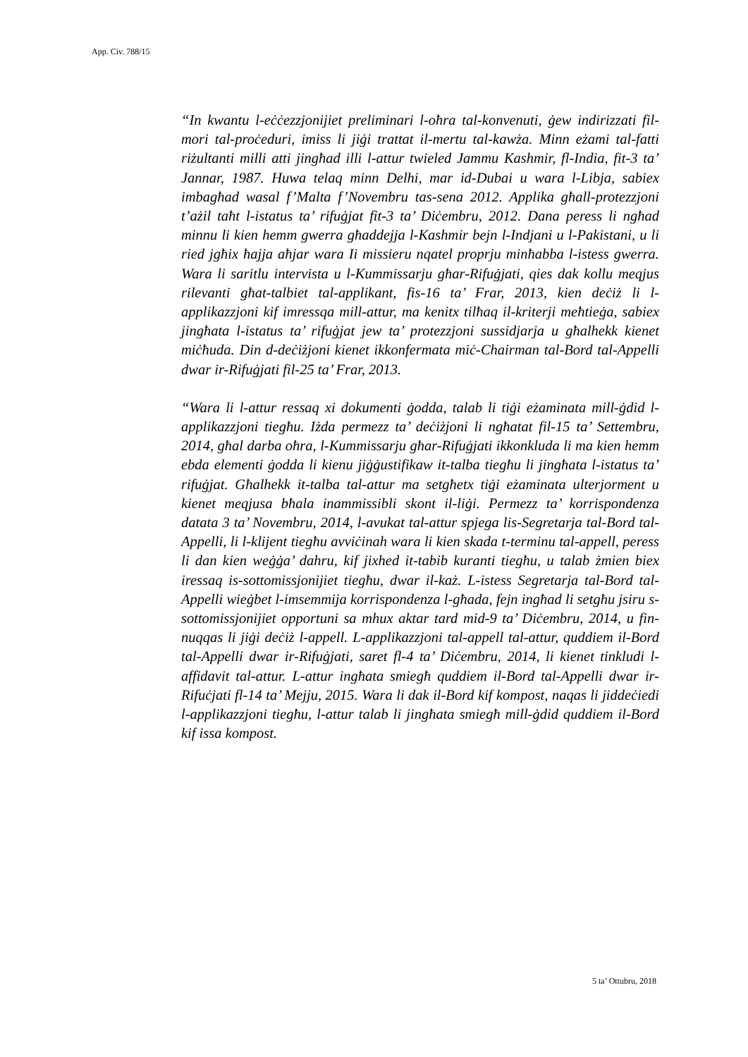App. Civ. 788/15
“In kwantu l-eċċezzjonijiet preliminari l-oħra tal-konvenuti, ġew indirizzati fil-mori tal-proċeduri, imiss li jiġi trattat il-mertu tal-kawża. Minn eżami tal-fatti riżultanti milli atti jingħad illi l-attur twieled Jammu Kashmir, fl-India, fit-3 ta’ Jannar, 1987. Huwa telaq minn Delhi, mar id-Dubai u wara l-Libja, sabiex imbagħad wasal f’Malta f’Novembru tas-sena 2012. Applika għall-protezzjoni t’ażil taħt l-istatus ta’ rifuġjat fit-3 ta’ Diċembru, 2012. Dana peress li ngħad minnu li kien hemm gwerra għaddejja l-Kashmir bejn l-Indjani u l-Pakistani, u li ried jgħix ħajja aħjar wara Ii missieru nqatel proprju minħabba l-istess gwerra. Wara li saritlu intervista u l-Kummissarju għar-Rifuġjati, qies dak kollu meqjus rilevanti għat-talbiet tal-applikant, fis-16 ta’ Frar, 2013, kien deċiż li l-applikazzjoni kif imressqa mill-attur, ma kenitx tilħaq il-kriterji meħtieġa, sabiex jingħata l-istatus ta’ rifuġjat jew ta’ protezzjoni sussidjarja u għalhekk kienet miċħuda. Din d-deċiżjoni kienet ikkonfermata miċ-Chairman tal-Bord tal-Appelli dwar ir-Rifuġjati fil-25 ta’ Frar, 2013.
“Wara li l-attur ressaq xi dokumenti ġodda, talab li tiġi eżaminata mill-ġdid l-applikazzjoni tiegħu. Iżda permezz ta’ deċiżjoni li ngħatat fil-15 ta’ Settembru, 2014, għal darba oħra, l-Kummissarju għar-Rifuġjati ikkonkluda li ma kien hemm ebda elementi ġodda li kienu jiġġustifikaw it-talba tiegħu li jingħata l-istatus ta’ rifuġjat. Għalhekk it-talba tal-attur ma setgħetx tiġi eżaminata ulterjorment u kienet meqjusa bħala inammissibli skont il-liġi. Permezz ta’ korrispondenza datata 3 ta’ Novembru, 2014, l-avukat tal-attur spjega lis-Segretarja tal-Bord tal-Appelli, li l-klijent tiegħu avviċinah wara li kien skada t-terminu tal-appell, peress li dan kien weġġa’ dahru, kif jixhed it-tabib kuranti tiegħu, u talab żmien biex iressaq is-sottomissjonijiet tiegħu, dwar il-każ. L-istess Segretarja tal-Bord tal-Appelli wieġbet l-imsemmija korrispondenza l-għada, fejn ingħad li setgħu jsiru s-sottomissjonijiet opportuni sa mhux aktar tard mid-9 ta’ Diċembru, 2014, u fin-nuqqas li jiġi deċiż l-appell. L-applikazzjoni tal-appell tal-attur, quddiem il-Bord tal-Appelli dwar ir-Rifuġjati, saret fl-4 ta’ Diċembru, 2014, li kienet tinkludi l-affidavit tal-attur. L-attur ingħata smiegħ quddiem il-Bord tal-Appelli dwar ir-Rifuċjati fl-14 ta’ Mejju, 2015. Wara li dak il-Bord kif kompost, naqas li jiddeċiedi l-applikazzjoni tiegħu, l-attur talab li jingħata smiegħ mill-ġdid quddiem il-Bord kif issa kompost.
5 ta’ Ottubru, 2018